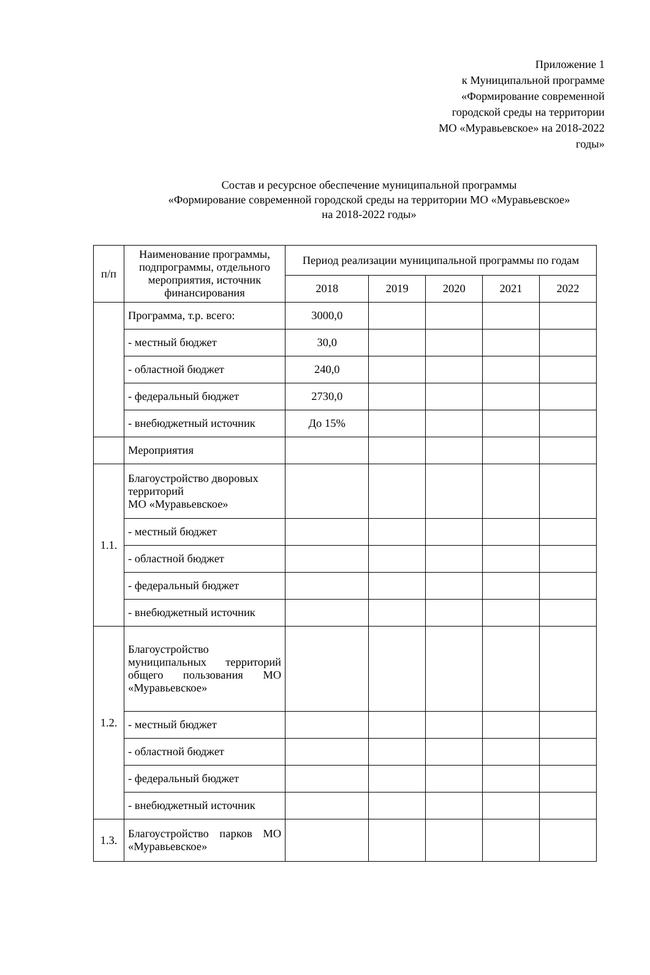Приложение 1
к Муниципальной программе
«Формирование современной
городской среды на территории
МО «Муравьевское» на 2018-2022
годы»
Состав и ресурсное обеспечение муниципальной программы
«Формирование современной городской среды на территории МО «Муравьевское»
на 2018-2022 годы»
| п/п | Наименование программы, подпрограммы, отдельного мероприятия, источник финансирования | Период реализации муниципальной программы по годам | | | | |
| --- | --- | --- | --- | --- | --- | --- |
| | | 2018 | 2019 | 2020 | 2021 | 2022 |
| | Программа, т.р. всего: | 3000,0 | | | | |
| | - местный бюджет | 30,0 | | | | |
| | - областной бюджет | 240,0 | | | | |
| | - федеральный бюджет | 2730,0 | | | | |
| | - внебюджетный источник | До 15% | | | | |
| | Мероприятия | | | | | |
| 1.1. | Благоустройство дворовых территорий МО «Муравьевское» | | | | | |
| | - местный бюджет | | | | | |
| | - областной бюджет | | | | | |
| | - федеральный бюджет | | | | | |
| | - внебюджетный источник | | | | | |
| 1.2. | Благоустройство муниципальных территорий общего пользования МО «Муравьевское» | | | | | |
| | - местный бюджет | | | | | |
| | - областной бюджет | | | | | |
| | - федеральный бюджет | | | | | |
| | - внебюджетный источник | | | | | |
| 1.3. | Благоустройство парков МО «Муравьевское» | | | | | |